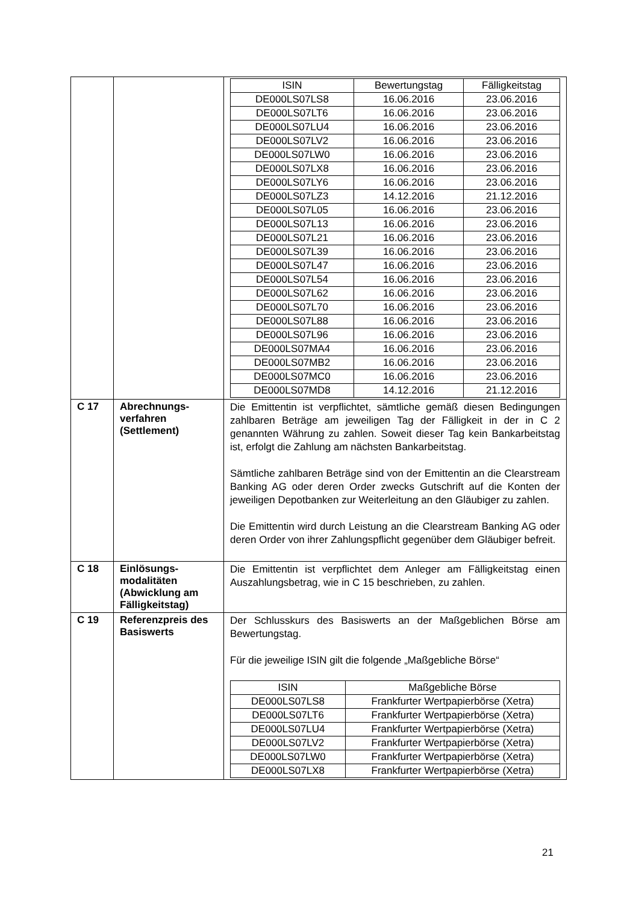| | | / ISIN / Bewertungstag / Fälligkeitstag / / --- / --- / --- / / DE000LS07LS8 / 16.06.2016 / 23.06.2016 / / DE000LS07LT6 / 16.06.2016 / 23.06.2016 / / DE000LS07LU4 / 16.06.2016 / 23.06.2016 / / DE000LS07LV2 / 16.06.2016 / 23.06.2016 / / DE000LS07LW0 / 16.06.2016 / 23.06.2016 / / DE000LS07LX8 / 16.06.2016 / 23.06.2016 / / DE000LS07LY6 / 16.06.2016 / 23.06.2016 / / DE000LS07LZ3 / 14.12.2016 / 21.12.2016 / / DE000LS07L05 / 16.06.2016 / 23.06.2016 / / DE000LS07L13 / 16.06.2016 / 23.06.2016 / / DE000LS07L21 / 16.06.2016 / 23.06.2016 / / DE000LS07L39 / 16.06.2016 / 23.06.2016 / / DE000LS07L47 / 16.06.2016 / 23.06.2016 / / DE000LS07L54 / 16.06.2016 / 23.06.2016 / / DE000LS07L62 / 16.06.2016 / 23.06.2016 / / DE000LS07L70 / 16.06.2016 / 23.06.2016 / / DE000LS07L88 / 16.06.2016 / 23.06.2016 / / DE000LS07L96 / 16.06.2016 / 23.06.2016 / / DE000LS07MA4 / 16.06.2016 / 23.06.2016 / / DE000LS07MB2 / 16.06.2016 / 23.06.2016 / / DE000LS07MC0 / 16.06.2016 / 23.06.2016 / / DE000LS07MD8 / 14.12.2016 / 21.12.2016 / |
| C 17 | Abrechnungs-verfahren (Settlement) | Die Emittentin ist verpflichtet, sämtliche gemäß diesen Bedingungen zahlbaren Beträge am jeweiligen Tag der Fälligkeit in der in C 2 genannten Währung zu zahlen. Soweit dieser Tag kein Bankarbeitstag ist, erfolgt die Zahlung am nächsten Bankarbeitstag. Sämtliche zahlbaren Beträge sind von der Emittentin an die Clearstream Banking AG oder deren Order zwecks Gutschrift auf die Konten der jeweiligen Depotbanken zur Weiterleitung an den Gläubiger zu zahlen. Die Emittentin wird durch Leistung an die Clearstream Banking AG oder deren Order von ihrer Zahlungspflicht gegenüber dem Gläubiger befreit. |
| C 18 | Einlösungs-modalitäten (Abwicklung am Fälligkeitstag) | Die Emittentin ist verpflichtet dem Anleger am Fälligkeitstag einen Auszahlungsbetrag, wie in C 15 beschrieben, zu zahlen. |
| C 19 | Referenzpreis des Basiswerts | Der Schlusskurs des Basiswerts an der Maßgeblichen Börse am Bewertungstag. Für die jeweilige ISIN gilt die folgende „Maßgebliche Börse“ / ISIN / Maßgebliche Börse / / --- / --- / / DE000LS07LS8 / Frankfurter Wertpapierbörse (Xetra) / / DE000LS07LT6 / Frankfurter Wertpapierbörse (Xetra) / / DE000LS07LU4 / Frankfurter Wertpapierbörse (Xetra) / / DE000LS07LV2 / Frankfurter Wertpapierbörse (Xetra) / / DE000LS07LW0 / Frankfurter Wertpapierbörse (Xetra) / / DE000LS07LX8 / Frankfurter Wertpapierbörse (Xetra) / |
21